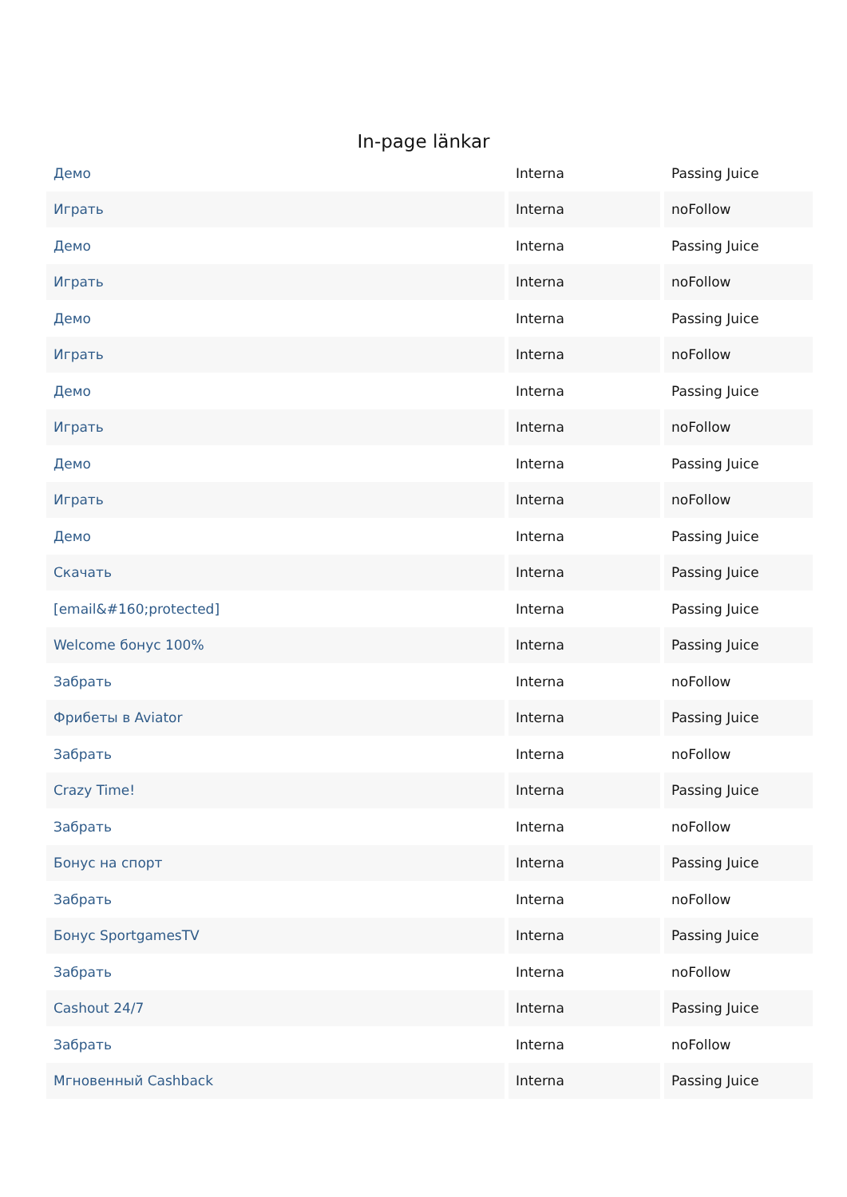In-page länkar
| Демо | Interna | Passing Juice |
| Играть | Interna | noFollow |
| Демо | Interna | Passing Juice |
| Играть | Interna | noFollow |
| Демо | Interna | Passing Juice |
| Играть | Interna | noFollow |
| Демо | Interna | Passing Juice |
| Играть | Interna | noFollow |
| Демо | Interna | Passing Juice |
| Играть | Interna | noFollow |
| Демо | Interna | Passing Juice |
| Скачать | Interna | Passing Juice |
| [email&#160;protected] | Interna | Passing Juice |
| Welcome бонус 100% | Interna | Passing Juice |
| Забрать | Interna | noFollow |
| Фрибеты в Aviator | Interna | Passing Juice |
| Забрать | Interna | noFollow |
| Crazy Time! | Interna | Passing Juice |
| Забрать | Interna | noFollow |
| Бонус на спорт | Interna | Passing Juice |
| Забрать | Interna | noFollow |
| Бонус SportgamesTV | Interna | Passing Juice |
| Забрать | Interna | noFollow |
| Cashout 24/7 | Interna | Passing Juice |
| Забрать | Interna | noFollow |
| Мгновенный Cashback | Interna | Passing Juice |